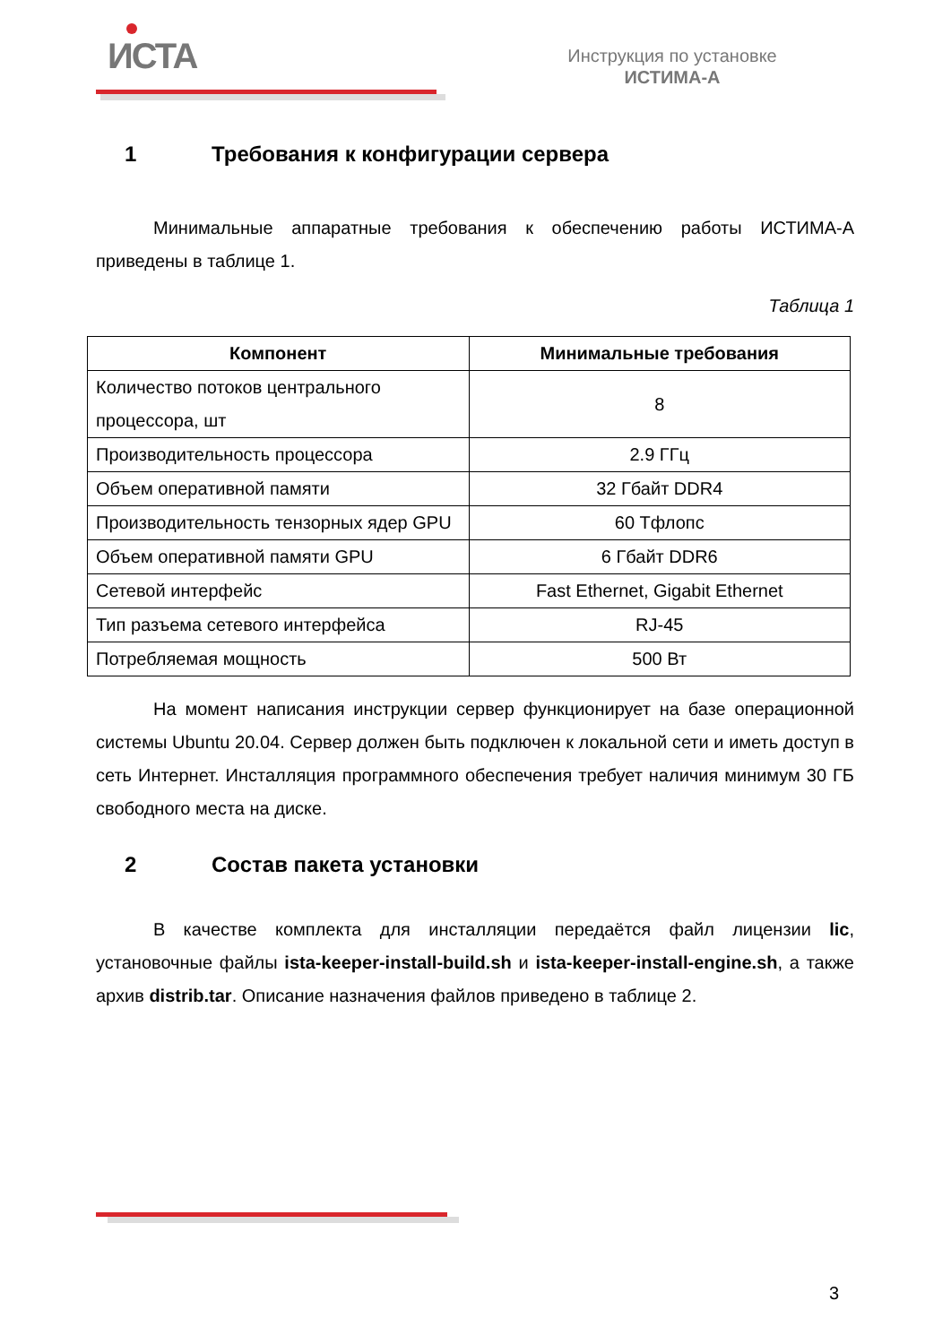ИСТА
Инструкция по установке
ИСТИМА-А
1 Требования к конфигурации сервера
Минимальные аппаратные требования к обеспечению работы ИСТИМА-А приведены в таблице 1.
Таблица 1
| Компонент | Минимальные требования |
| --- | --- |
| Количество потоков центрального процессора, шт | 8 |
| Производительность процессора | 2.9 ГГц |
| Объем оперативной памяти | 32 Гбайт DDR4 |
| Производительность тензорных ядер GPU | 60 Тфлопс |
| Объем оперативной памяти GPU | 6 Гбайт DDR6 |
| Сетевой интерфейс | Fast Ethernet, Gigabit Ethernet |
| Тип разъема сетевого интерфейса | RJ-45 |
| Потребляемая мощность | 500 Вт |
На момент написания инструкции сервер функционирует на базе операционной системы Ubuntu 20.04. Сервер должен быть подключен к локальной сети и иметь доступ в сеть Интернет. Инсталляция программного обеспечения требует наличия минимум 30 ГБ свободного места на диске.
2 Состав пакета установки
В качестве комплекта для инсталляции передаётся файл лицензии lic, установочные файлы ista-keeper-install-build.sh и ista-keeper-install-engine.sh, а также архив distrib.tar. Описание назначения файлов приведено в таблице 2.
3